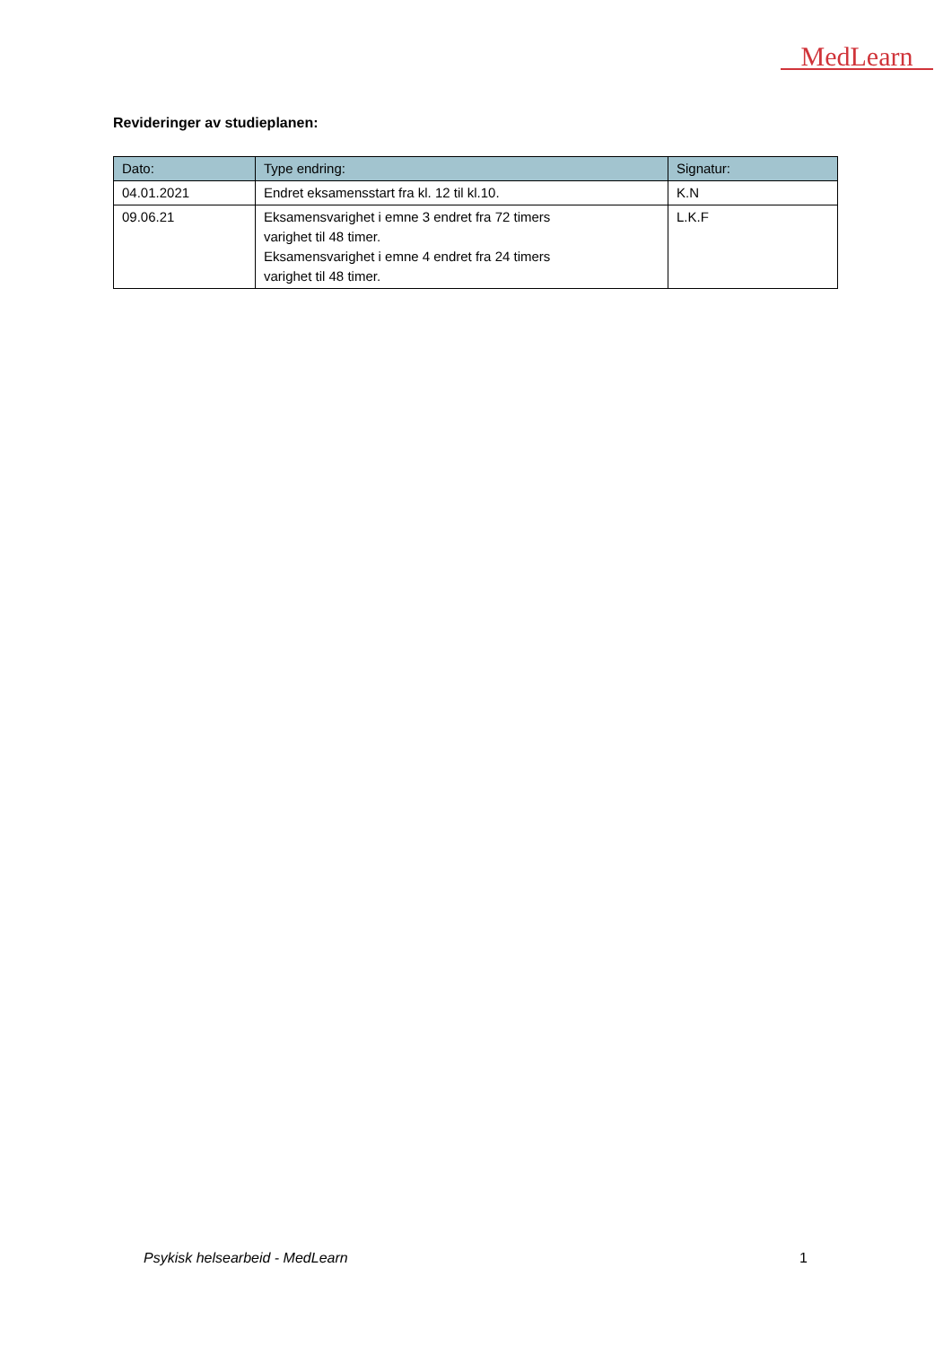MedLearn
Revideringer av studieplanen:
| Dato: | Type endring: | Signatur: |
| --- | --- | --- |
| 04.01.2021 | Endret eksamensstart fra kl. 12 til kl.10. | K.N |
| 09.06.21 | Eksamensvarighet i emne 3 endret fra 72 timers varighet til 48 timer. Eksamensvarighet i emne 4 endret fra 24 timers varighet til 48 timer. | L.K.F |
Psykisk helsearbeid - MedLearn 1